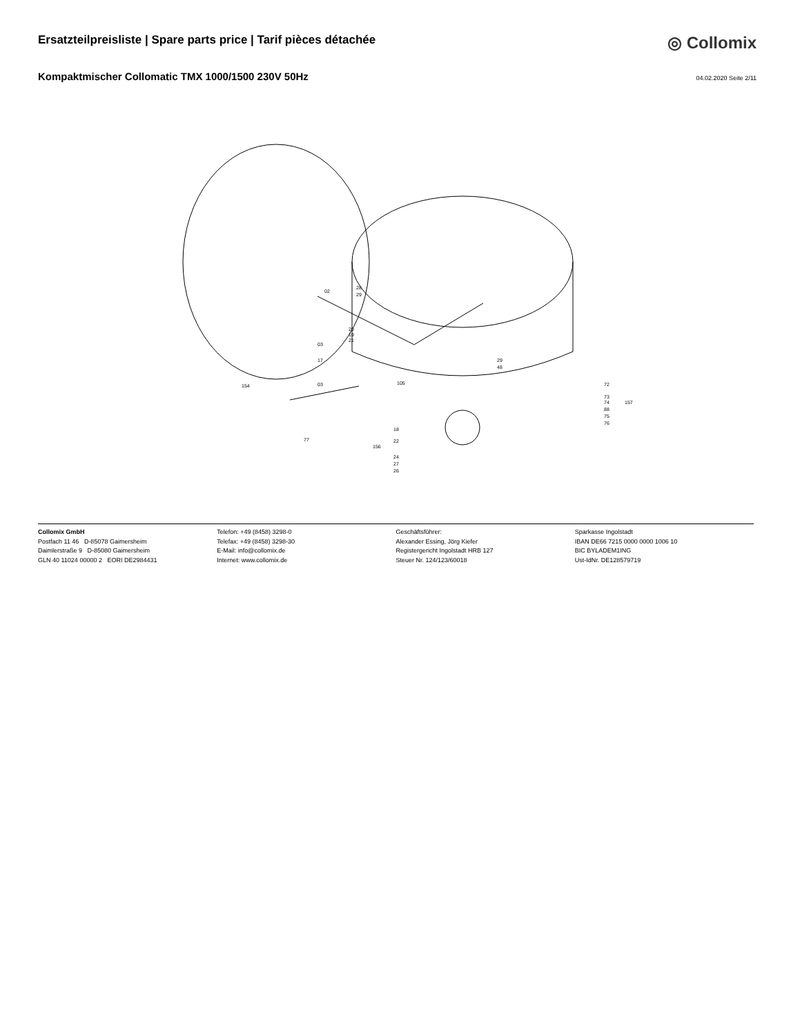Ersatzteilpreisliste | Spare parts price | Tarif pièces détachée
◎ Collomix
Kompaktmischer Collomatic TMX 1000/1500 230V 50Hz
04.02.2020 Seite 2/11
154
77
02
03
17
03
28
29
20
19
21
105
29
48
18
156
22
24
27
26
72
73
74
88
75
76
157
Collomix GmbH
Postfach 11 46 D-85078 Gaimersheim
Daimlerstraße 9 D-85080 Gaimersheim
GLN 40 11024 00000 2 EORI DE2984431
Telefon: +49 (8458) 3298-0
Telefax: +49 (8458) 3298-30
E-Mail: info@collomix.de
Internet: www.collomix.de
Geschäftsführer:
Alexander Essing, Jörg Kiefer
Registergericht Ingolstadt HRB 127
Steuer Nr. 124/123/60018
Sparkasse Ingolstadt
IBAN DE66 7215 0000 0000 1006 10
BIC BYLADEM1ING
Ust-IdNr. DE128579719